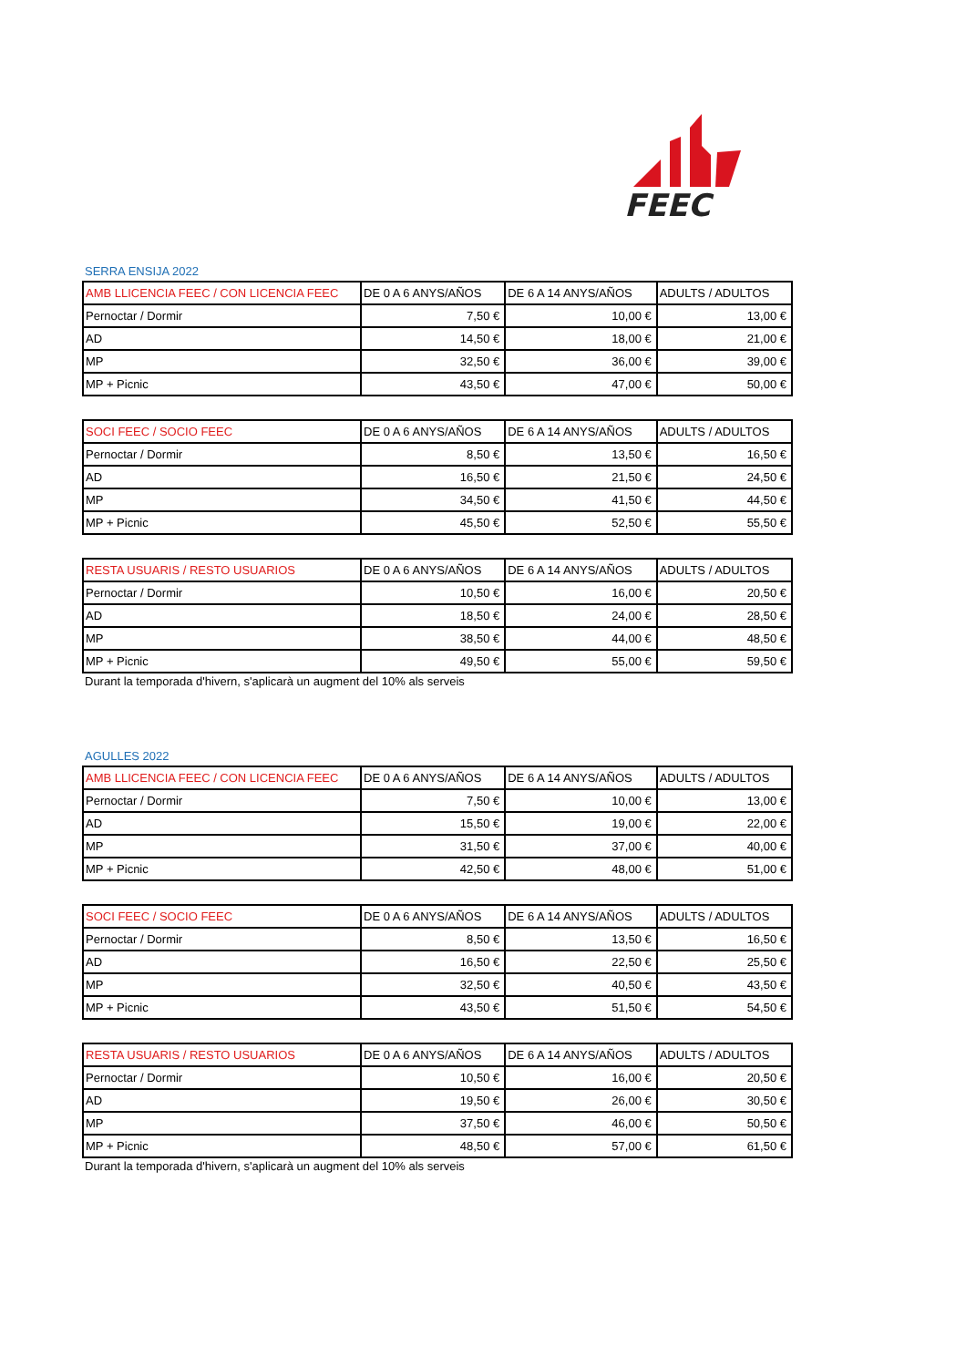FEEC
SERRA ENSIJA 2022
| AMB LLICENCIA FEEC / CON LICENCIA FEEC | DE 0 A 6 ANYS/AÑOS | DE 6 A 14 ANYS/AÑOS | ADULTS / ADULTOS |
| --- | --- | --- | --- |
| Pernoctar / Dormir | 7,50 € | 10,00 € | 13,00 € |
| AD | 14,50 € | 18,00 € | 21,00 € |
| MP | 32,50 € | 36,00 € | 39,00 € |
| MP + Picnic | 43,50 € | 47,00 € | 50,00 € |
| SOCI FEEC / SOCIO FEEC | DE 0 A 6 ANYS/AÑOS | DE 6 A 14 ANYS/AÑOS | ADULTS / ADULTOS |
| --- | --- | --- | --- |
| Pernoctar / Dormir | 8,50 € | 13,50 € | 16,50 € |
| AD | 16,50 € | 21,50 € | 24,50 € |
| MP | 34,50 € | 41,50 € | 44,50 € |
| MP + Picnic | 45,50 € | 52,50 € | 55,50 € |
| RESTA USUARIS / RESTO USUARIOS | DE 0 A 6 ANYS/AÑOS | DE 6 A 14 ANYS/AÑOS | ADULTS / ADULTOS |
| --- | --- | --- | --- |
| Pernoctar / Dormir | 10,50 € | 16,00 € | 20,50 € |
| AD | 18,50 € | 24,00 € | 28,50 € |
| MP | 38,50 € | 44,00 € | 48,50 € |
| MP + Picnic | 49,50 € | 55,00 € | 59,50 € |
Durant la temporada d'hivern, s'aplicarà un augment del 10% als serveis
AGULLES 2022
| AMB LLICENCIA FEEC / CON LICENCIA FEEC | DE 0 A 6 ANYS/AÑOS | DE 6 A 14 ANYS/AÑOS | ADULTS / ADULTOS |
| --- | --- | --- | --- |
| Pernoctar / Dormir | 7,50 € | 10,00 € | 13,00 € |
| AD | 15,50 € | 19,00 € | 22,00 € |
| MP | 31,50 € | 37,00 € | 40,00 € |
| MP + Picnic | 42,50 € | 48,00 € | 51,00 € |
| SOCI FEEC / SOCIO FEEC | DE 0 A 6 ANYS/AÑOS | DE 6 A 14 ANYS/AÑOS | ADULTS / ADULTOS |
| --- | --- | --- | --- |
| Pernoctar / Dormir | 8,50 € | 13,50 € | 16,50 € |
| AD | 16,50 € | 22,50 € | 25,50 € |
| MP | 32,50 € | 40,50 € | 43,50 € |
| MP + Picnic | 43,50 € | 51,50 € | 54,50 € |
| RESTA USUARIS / RESTO USUARIOS | DE 0 A 6 ANYS/AÑOS | DE 6 A 14 ANYS/AÑOS | ADULTS / ADULTOS |
| --- | --- | --- | --- |
| Pernoctar / Dormir | 10,50 € | 16,00 € | 20,50 € |
| AD | 19,50 € | 26,00 € | 30,50 € |
| MP | 37,50 € | 46,00 € | 50,50 € |
| MP + Picnic | 48,50 € | 57,00 € | 61,50 € |
Durant la temporada d'hivern, s'aplicarà un augment del 10% als serveis